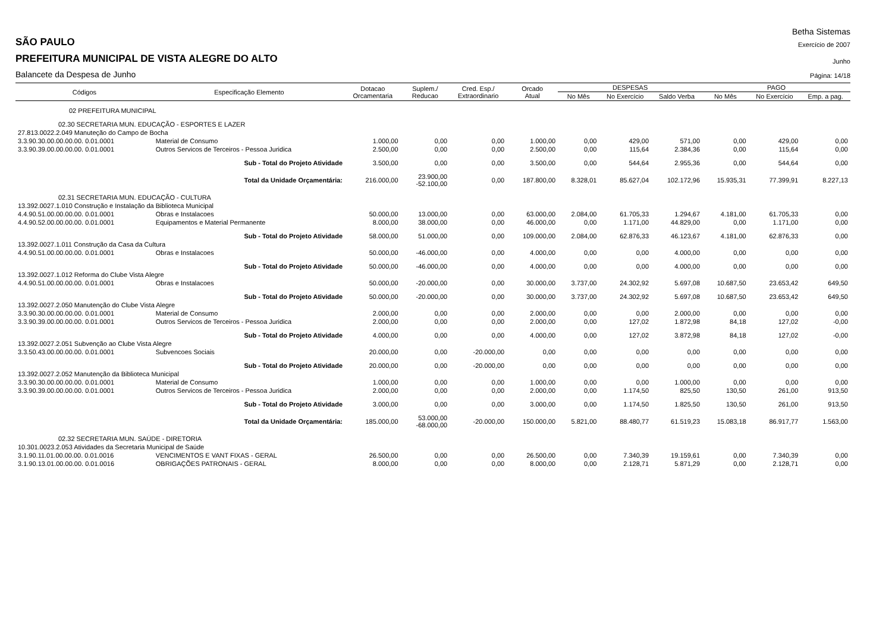Betha Sistemas
SÃO PAULO
Exercício de 2007
PREFEITURA MUNICIPAL DE VISTA ALEGRE DO ALTO
Junho
Balancete da Despesa de Junho
Página: 14/18
| Códigos | Especificação Elemento | | Dotacao Orcamentaria | Suplem./ Reducao | Cred. Esp./ Extraordinario | Orcado Atual | DESPESAS | | | PAGO | | |
| --- | --- | --- | --- | --- | --- | --- | --- | --- | --- | --- | --- | --- |
| | | | | | | | No Mês | No Exercício | Saldo Verba | No Mês | No Exercício | Emp. a pag. |
| 02 PREFEITURA MUNICIPAL | | | | | | | | | | | | |
| 02.30 SECRETARIA MUN. EDUCAÇÃO - ESPORTES E LAZER | | | | | | | | | | | | |
| 27.813.0022.2.049 Manuteção do Campo de Bocha | | | | | | | | | | | | |
| 3.3.90.30.00.00.00.00. 0.01.0001 | | Material de Consumo | 1.000,00 | 0,00 | 0,00 | 1.000,00 | 0,00 | 429,00 | 571,00 | 0,00 | 429,00 | 0,00 |
| 3.3.90.39.00.00.00.00. 0.01.0001 | | Outros Servicos de Terceiros - Pessoa Juridica | 2.500,00 | 0,00 | 0,00 | 2.500,00 | 0,00 | 115,64 | 2.384,36 | 0,00 | 115,64 | 0,00 |
| Sub - Total do Projeto Atividade | | | 3.500,00 | 0,00 | 0,00 | 3.500,00 | 0,00 | 544,64 | 2.955,36 | 0,00 | 544,64 | 0,00 |
| Total da Unidade Orçamentária: | | | 216.000,00 | 23.900,00 -52.100,00 | 0,00 | 187.800,00 | 8.328,01 | 85.627,04 | 102.172,96 | 15.935,31 | 77.399,91 | 8.227,13 |
| 02.31 SECRETARIA MUN. EDUCAÇÃO - CULTURA | | | | | | | | | | | | |
| 13.392.0027.1.010 Construção e Instalação da Biblioteca Municipal | | | | | | | | | | | | |
| 4.4.90.51.00.00.00.00. 0.01.0001 | | Obras e Instalacoes | 50.000,00 | 13.000,00 | 0,00 | 63.000,00 | 2.084,00 | 61.705,33 | 1.294,67 | 4.181,00 | 61.705,33 | 0,00 |
| 4.4.90.52.00.00.00.00. 0.01.0001 | | Equipamentos e Material Permanente | 8.000,00 | 38.000,00 | 0,00 | 46.000,00 | 0,00 | 1.171,00 | 44.829,00 | 0,00 | 1.171,00 | 0,00 |
| Sub - Total do Projeto Atividade | | | 58.000,00 | 51.000,00 | 0,00 | 109.000,00 | 2.084,00 | 62.876,33 | 46.123,67 | 4.181,00 | 62.876,33 | 0,00 |
| 13.392.0027.1.011 Construção da Casa da Cultura | | | | | | | | | | | | |
| 4.4.90.51.00.00.00.00. 0.01.0001 | | Obras e Instalacoes | 50.000,00 | -46.000,00 | 0,00 | 4.000,00 | 0,00 | 0,00 | 4.000,00 | 0,00 | 0,00 | 0,00 |
| Sub - Total do Projeto Atividade | | | 50.000,00 | -46.000,00 | 0,00 | 4.000,00 | 0,00 | 0,00 | 4.000,00 | 0,00 | 0,00 | 0,00 |
| 13.392.0027.1.012 Reforma do Clube Vista Alegre | | | | | | | | | | | | |
| 4.4.90.51.00.00.00.00. 0.01.0001 | | Obras e Instalacoes | 50.000,00 | -20.000,00 | 0,00 | 30.000,00 | 3.737,00 | 24.302,92 | 5.697,08 | 10.687,50 | 23.653,42 | 649,50 |
| Sub - Total do Projeto Atividade | | | 50.000,00 | -20.000,00 | 0,00 | 30.000,00 | 3.737,00 | 24.302,92 | 5.697,08 | 10.687,50 | 23.653,42 | 649,50 |
| 13.392.0027.2.050 Manutenção do Clube Vista Alegre | | | | | | | | | | | | |
| 3.3.90.30.00.00.00.00. 0.01.0001 | | Material de Consumo | 2.000,00 | 0,00 | 0,00 | 2.000,00 | 0,00 | 0,00 | 2.000,00 | 0,00 | 0,00 | 0,00 |
| 3.3.90.39.00.00.00.00. 0.01.0001 | | Outros Servicos de Terceiros - Pessoa Juridica | 2.000,00 | 0,00 | 0,00 | 2.000,00 | 0,00 | 127,02 | 1.872,98 | 84,18 | 127,02 | -0,00 |
| Sub - Total do Projeto Atividade | | | 4.000,00 | 0,00 | 0,00 | 4.000,00 | 0,00 | 127,02 | 3.872,98 | 84,18 | 127,02 | -0,00 |
| 13.392.0027.2.051 Subvenção ao Clube Vista Alegre | | | | | | | | | | | | |
| 3.3.50.43.00.00.00.00. 0.01.0001 | | Subvencoes Sociais | 20.000,00 | 0,00 | -20.000,00 | 0,00 | 0,00 | 0,00 | 0,00 | 0,00 | 0,00 | 0,00 |
| Sub - Total do Projeto Atividade | | | 20.000,00 | 0,00 | -20.000,00 | 0,00 | 0,00 | 0,00 | 0,00 | 0,00 | 0,00 | 0,00 |
| 13.392.0027.2.052 Manutenção da Biblioteca Municipal | | | | | | | | | | | | |
| 3.3.90.30.00.00.00.00. 0.01.0001 | | Material de Consumo | 1.000,00 | 0,00 | 0,00 | 1.000,00 | 0,00 | 0,00 | 1.000,00 | 0,00 | 0,00 | 0,00 |
| 3.3.90.39.00.00.00.00. 0.01.0001 | | Outros Servicos de Terceiros - Pessoa Juridica | 2.000,00 | 0,00 | 0,00 | 2.000,00 | 0,00 | 1.174,50 | 825,50 | 130,50 | 261,00 | 913,50 |
| Sub - Total do Projeto Atividade | | | 3.000,00 | 0,00 | 0,00 | 3.000,00 | 0,00 | 1.174,50 | 1.825,50 | 130,50 | 261,00 | 913,50 |
| Total da Unidade Orçamentária: | | | 185.000,00 | 53.000,00 -68.000,00 | -20.000,00 | 150.000,00 | 5.821,00 | 88.480,77 | 61.519,23 | 15.083,18 | 86.917,77 | 1.563,00 |
| 02.32 SECRETARIA MUN. SAÚDE - DIRETORIA | | | | | | | | | | | | |
| 10.301.0023.2.053 Atividades da Secretaria Municipal de Saúde | | | | | | | | | | | | |
| 3.1.90.11.01.00.00.00. 0.01.0016 | | VENCIMENTOS E VANT FIXAS - GERAL | 26.500,00 | 0,00 | 0,00 | 26.500,00 | 0,00 | 7.340,39 | 19.159,61 | 0,00 | 7.340,39 | 0,00 |
| 3.1.90.13.01.00.00.00. 0.01.0016 | | OBRIGAÇÕES PATRONAIS - GERAL | 8.000,00 | 0,00 | 0,00 | 8.000,00 | 0,00 | 2.128,71 | 5.871,29 | 0,00 | 2.128,71 | 0,00 |